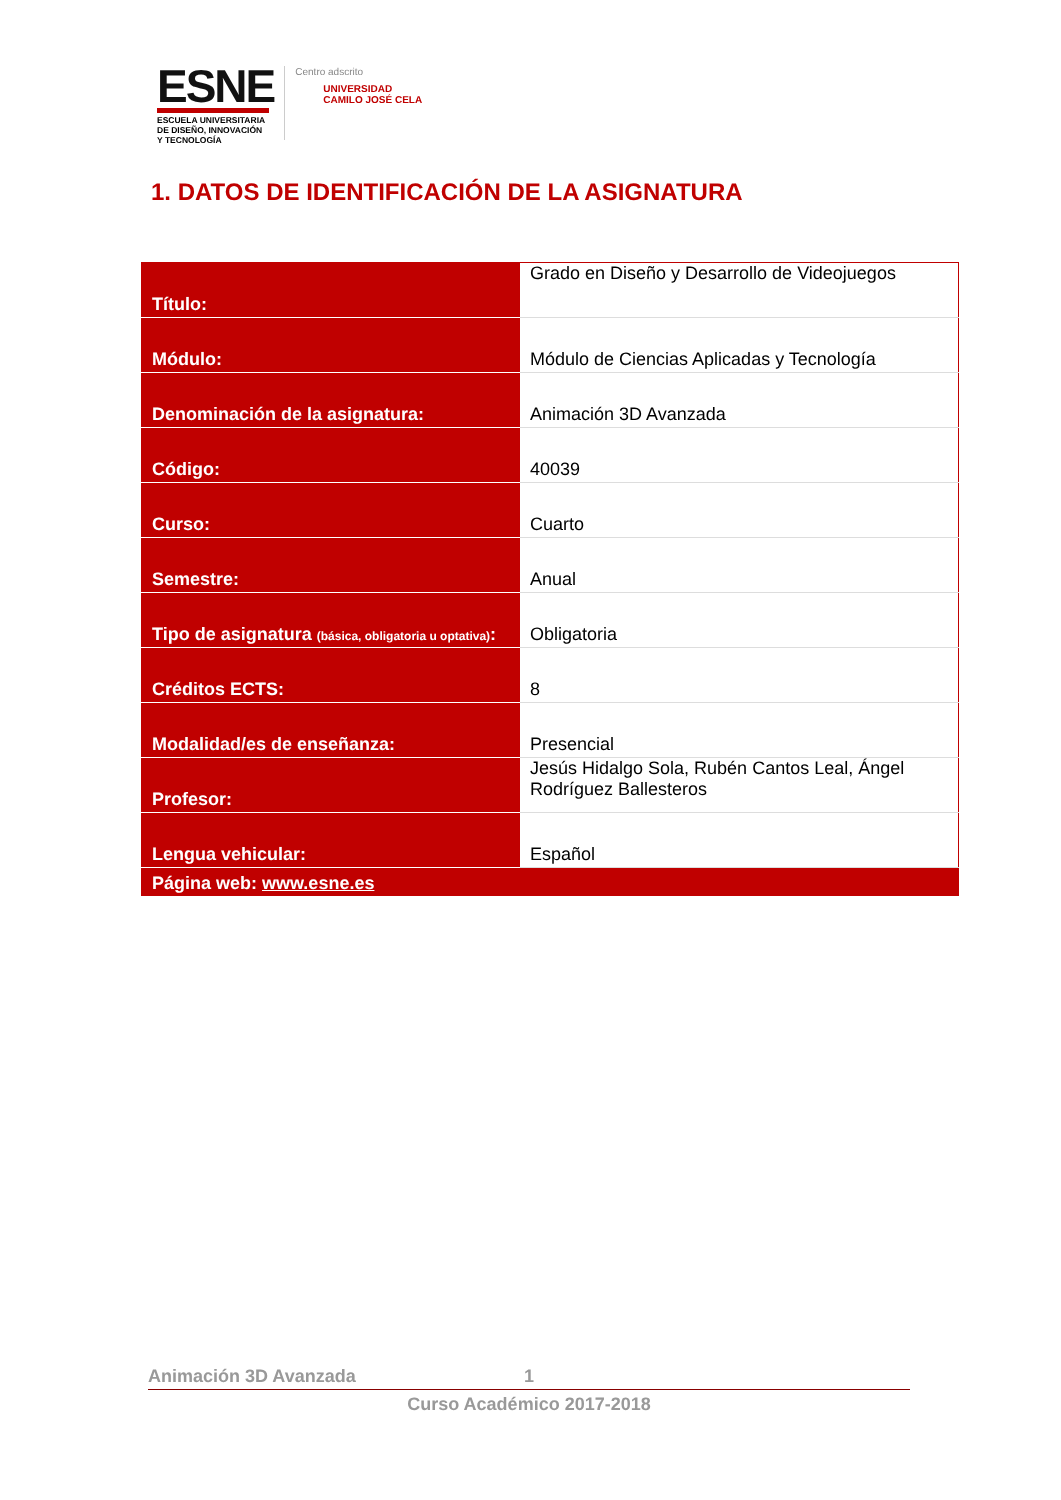ESNE
ESCUELA UNIVERSITARIA
DE DISEÑO, INNOVACIÓN
Y TECNOLOGÍA
Centro adscrito
UNIVERSIDAD
CAMILO JOSÉ CELA
1. DATOS DE IDENTIFICACIÓN DE LA ASIGNATURA
| Título: | Grado en Diseño y Desarrollo de Videojuegos |
| Módulo: | Módulo de Ciencias Aplicadas y Tecnología |
| Denominación de la asignatura: | Animación 3D Avanzada |
| Código: | 40039 |
| Curso: | Cuarto |
| Semestre: | Anual |
| Tipo de asignatura (básica, obligatoria u optativa) : | Obligatoria |
| Créditos ECTS: | 8 |
| Modalidad/es de enseñanza: | Presencial |
| Profesor: | Jesús Hidalgo Sola, Rubén Cantos Leal, Ángel Rodríguez Ballesteros |
| Lengua vehicular: | Español |
| Página web: www.esne.es | |
Animación 3D Avanzada 1
Curso Académico 2017-2018